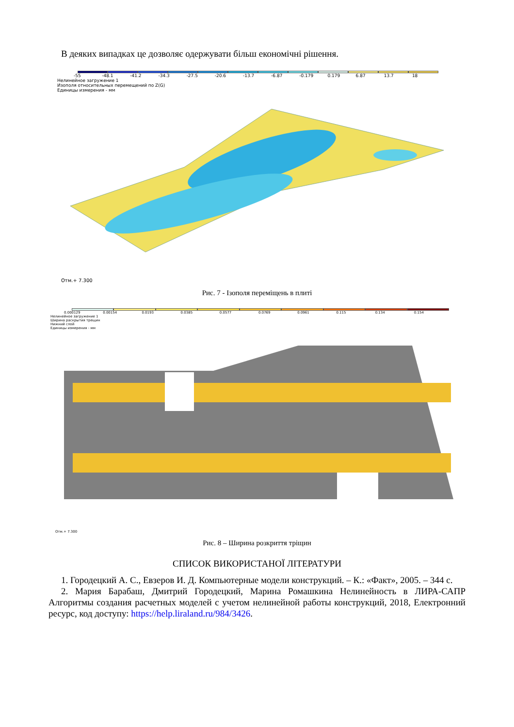В деяких випадках це дозволяє одержувати більш економічні рішення.
-55 -48.1 -41.2 -34.3 -27.5 -20.6 -13.7 -6.87 -0.179 0.179 6.87 13.7 18
Нелинейное загружение 1
Изополя относительных перемещений по Z(G)
Единицы измерения - мм
Отм.+ 7.300
Рис. 7 - Ізополя переміщень в плиті
0.000129 0.00154 0.0193 0.0385 0.0577 0.0769 0.0961 0.115 0.134 0.154
Нелинейное загружение 1
Ширина раскрытия трещин
Нижний слой
Единицы измерения - мм
Отм.+ 7.300
Рис. 8 – Ширина розкриття тріщин
СПИСОК ВИКОРИСТАНОЇ ЛІТЕРАТУРИ
1. Городецкий А. С., Евзеров И. Д. Компьютерные модели конструкций. – К.: «Факт», 2005. – 344 с.
2. Мария Барабаш, Дмитрий Городецкий, Марина Ромашкина Нелинейность в ЛИРА-САПР Алгоритмы создания расчетных моделей с учетом нелинейной работы конструкций, 2018, Електронний ресурс, код доступу: https://help.liraland.ru/984/3426.